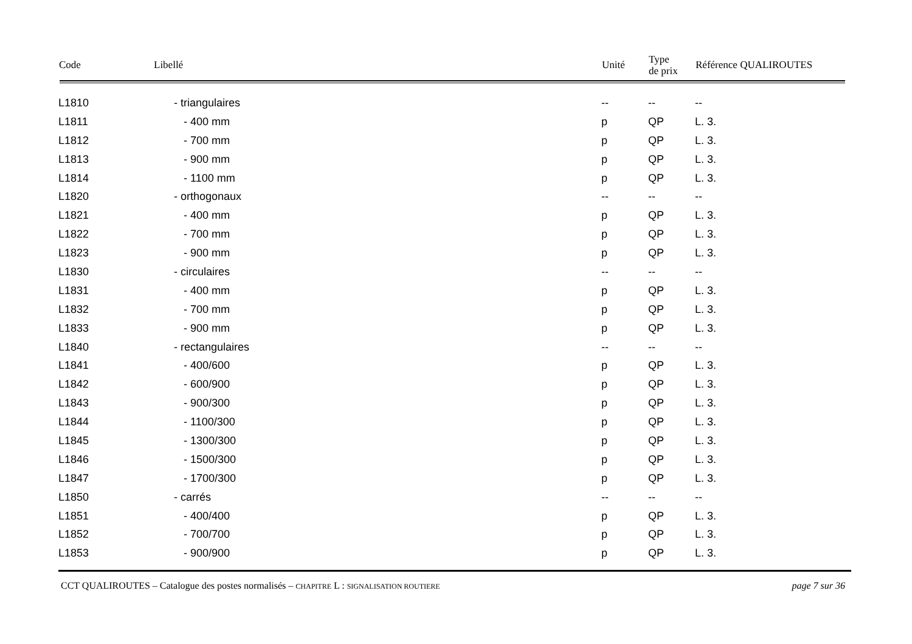| Code | Libellé | Unité | Type de prix | Référence QUALIROUTES |
| --- | --- | --- | --- | --- |
| L1810 | - triangulaires | -- | -- | -- |
| L1811 | - 400 mm | p | QP | L. 3. |
| L1812 | - 700 mm | p | QP | L. 3. |
| L1813 | - 900 mm | p | QP | L. 3. |
| L1814 | - 1100 mm | p | QP | L. 3. |
| L1820 | - orthogonaux | -- | -- | -- |
| L1821 | - 400 mm | p | QP | L. 3. |
| L1822 | - 700 mm | p | QP | L. 3. |
| L1823 | - 900 mm | p | QP | L. 3. |
| L1830 | - circulaires | -- | -- | -- |
| L1831 | - 400 mm | p | QP | L. 3. |
| L1832 | - 700 mm | p | QP | L. 3. |
| L1833 | - 900 mm | p | QP | L. 3. |
| L1840 | - rectangulaires | -- | -- | -- |
| L1841 | - 400/600 | p | QP | L. 3. |
| L1842 | - 600/900 | p | QP | L. 3. |
| L1843 | - 900/300 | p | QP | L. 3. |
| L1844 | - 1100/300 | p | QP | L. 3. |
| L1845 | - 1300/300 | p | QP | L. 3. |
| L1846 | - 1500/300 | p | QP | L. 3. |
| L1847 | - 1700/300 | p | QP | L. 3. |
| L1850 | - carrés | -- | -- | -- |
| L1851 | - 400/400 | p | QP | L. 3. |
| L1852 | - 700/700 | p | QP | L. 3. |
| L1853 | - 900/900 | p | QP | L. 3. |
CCT QUALIROUTES – Catalogue des postes normalisés – CHAPITRE L : SIGNALISATION ROUTIERE
page 7 sur 36